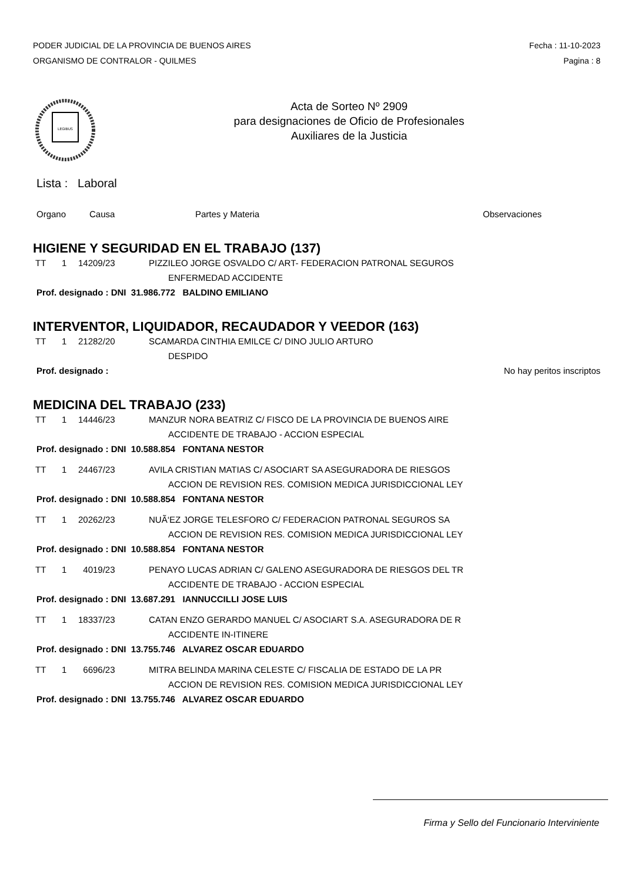PODER JUDICIAL DE LA PROVINCIA DE BUENOS AIRES
ORGANISMO DE CONTRALOR - QUILMES
Fecha : 11-10-2023
Pagina : 8
LEGIBUS
Acta de Sorteo Nº 2909
para designaciones de Oficio de Profesionales
Auxiliares de la Justicia
Lista : Laboral
Organo Causa Partes y Materia Observaciones
HIGIENE Y SEGURIDAD EN EL TRABAJO (137)
TT 1 14209/23 PIZZILEO JORGE OSVALDO C/ ART- FEDERACION PATRONAL SEGUROS
ENFERMEDAD ACCIDENTE
Prof. designado : DNI 31.986.772 BALDINO EMILIANO
INTERVENTOR, LIQUIDADOR, RECAUDADOR Y VEEDOR (163)
TT 1 21282/20 SCAMARDA CINTHIA EMILCE C/ DINO JULIO ARTURO
DESPIDO
Prof. designado : No hay peritos inscriptos
MEDICINA DEL TRABAJO (233)
TT 1 14446/23 MANZUR NORA BEATRIZ C/ FISCO DE LA PROVINCIA DE BUENOS AIRE
ACCIDENTE DE TRABAJO - ACCION ESPECIAL
Prof. designado : DNI 10.588.854 FONTANA NESTOR
TT 1 24467/23 AVILA CRISTIAN MATIAS C/ ASOCIART SA ASEGURADORA DE RIESGOS
ACCION DE REVISION RES. COMISION MEDICA JURISDICCIONAL LEY
Prof. designado : DNI 10.588.854 FONTANA NESTOR
TT 1 20262/23 NUÃ‘EZ JORGE TELESFORO C/ FEDERACION PATRONAL SEGUROS SA
ACCION DE REVISION RES. COMISION MEDICA JURISDICCIONAL LEY
Prof. designado : DNI 10.588.854 FONTANA NESTOR
TT 1 4019/23 PENAYO LUCAS ADRIAN C/ GALENO ASEGURADORA DE RIESGOS DEL TR
ACCIDENTE DE TRABAJO - ACCION ESPECIAL
Prof. designado : DNI 13.687.291 IANNUCCILLI JOSE LUIS
TT 1 18337/23 CATAN ENZO GERARDO MANUEL C/ ASOCIART S.A. ASEGURADORA DE R
ACCIDENTE IN-ITINERE
Prof. designado : DNI 13.755.746 ALVAREZ OSCAR EDUARDO
TT 1 6696/23 MITRA BELINDA MARINA CELESTE C/ FISCALIA DE ESTADO DE LA PR
ACCION DE REVISION RES. COMISION MEDICA JURISDICCIONAL LEY
Prof. designado : DNI 13.755.746 ALVAREZ OSCAR EDUARDO
Firma y Sello del Funcionario Interviniente